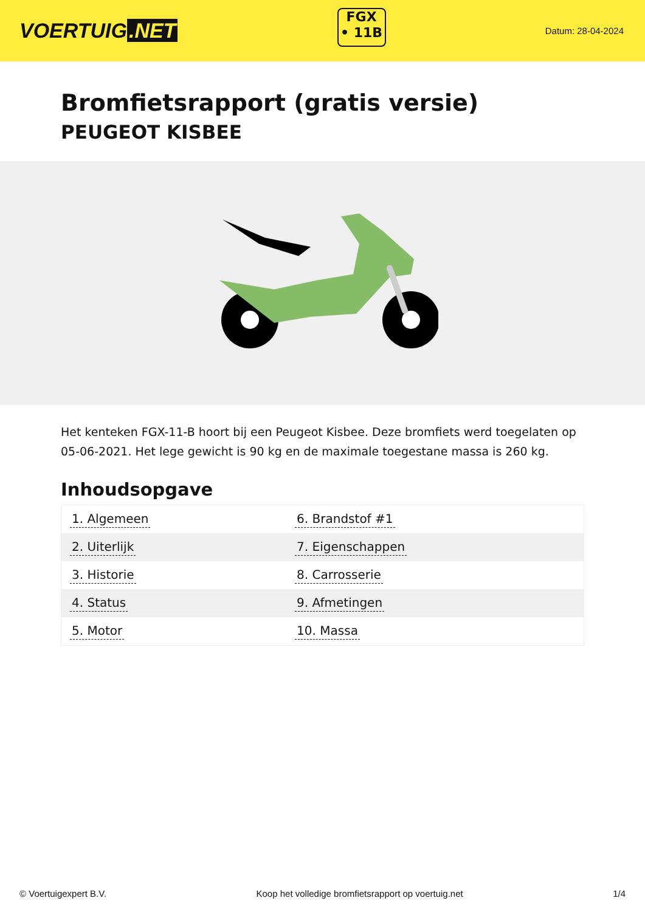VOERTUIG.NET
FGX
• 11B
Datum: 28-04-2024
Bromfietsrapport (gratis versie)
PEUGEOT KISBEE
Het kenteken FGX-11-B hoort bij een Peugeot Kisbee. Deze bromfiets werd toegelaten op 05-06-2021. Het lege gewicht is 90 kg en de maximale toegestane massa is 260 kg.
Inhoudsopgave
| 1. Algemeen | 6. Brandstof #1 |
| 2. Uiterlijk | 7. Eigenschappen |
| 3. Historie | 8. Carrosserie |
| 4. Status | 9. Afmetingen |
| 5. Motor | 10. Massa |
© Voertuigexpert B.V. Koop het volledige bromfietsrapport op voertuig.net 1/4